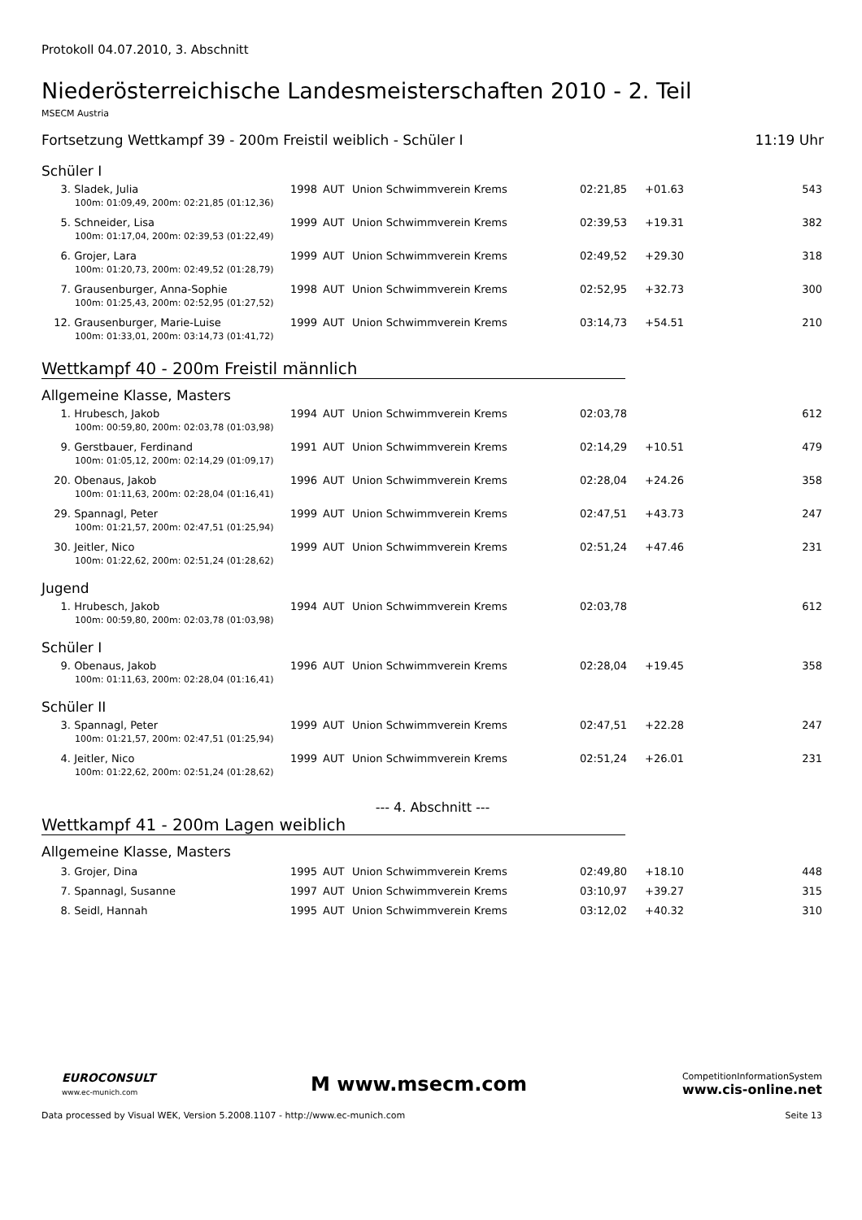Protokoll 04.07.2010, 3. Abschnitt
Niederösterreichische Landesmeisterschaften 2010 - 2. Teil
MSECM Austria
Fortsetzung Wettkampf 39 - 200m Freistil weiblich - Schüler I 11:19 Uhr
Schüler I
| 3. | Sladek, Julia | 1998 | AUT | Union Schwimmverein Krems | 02:21,85 | +01.63 | 543 |
| 100m: 01:09,49, 200m: 02:21,85 (01:12,36) | | | | | | | |
| 5. | Schneider, Lisa | 1999 | AUT | Union Schwimmverein Krems | 02:39,53 | +19.31 | 382 |
| 100m: 01:17,04, 200m: 02:39,53 (01:22,49) | | | | | | | |
| 6. | Grojer, Lara | 1999 | AUT | Union Schwimmverein Krems | 02:49,52 | +29.30 | 318 |
| 100m: 01:20,73, 200m: 02:49,52 (01:28,79) | | | | | | | |
| 7. | Grausenburger, Anna-Sophie | 1998 | AUT | Union Schwimmverein Krems | 02:52,95 | +32.73 | 300 |
| 100m: 01:25,43, 200m: 02:52,95 (01:27,52) | | | | | | | |
| 12. | Grausenburger, Marie-Luise | 1999 | AUT | Union Schwimmverein Krems | 03:14,73 | +54.51 | 210 |
| 100m: 01:33,01, 200m: 03:14,73 (01:41,72) | | | | | | | |
Wettkampf 40 - 200m Freistil männlich
Allgemeine Klasse, Masters
| 1. | Hrubesch, Jakob | 1994 | AUT | Union Schwimmverein Krems | 02:03,78 | | 612 |
| 100m: 00:59,80, 200m: 02:03,78 (01:03,98) | | | | | | | |
| 9. | Gerstbauer, Ferdinand | 1991 | AUT | Union Schwimmverein Krems | 02:14,29 | +10.51 | 479 |
| 100m: 01:05,12, 200m: 02:14,29 (01:09,17) | | | | | | | |
| 20. | Obenaus, Jakob | 1996 | AUT | Union Schwimmverein Krems | 02:28,04 | +24.26 | 358 |
| 100m: 01:11,63, 200m: 02:28,04 (01:16,41) | | | | | | | |
| 29. | Spannagl, Peter | 1999 | AUT | Union Schwimmverein Krems | 02:47,51 | +43.73 | 247 |
| 100m: 01:21,57, 200m: 02:47,51 (01:25,94) | | | | | | | |
| 30. | Jeitler, Nico | 1999 | AUT | Union Schwimmverein Krems | 02:51,24 | +47.46 | 231 |
| 100m: 01:22,62, 200m: 02:51,24 (01:28,62) | | | | | | | |
Jugend
| 1. | Hrubesch, Jakob | 1994 | AUT | Union Schwimmverein Krems | 02:03,78 | | 612 |
| 100m: 00:59,80, 200m: 02:03,78 (01:03,98) | | | | | | | |
Schüler I
| 9. | Obenaus, Jakob | 1996 | AUT | Union Schwimmverein Krems | 02:28,04 | +19.45 | 358 |
| 100m: 01:11,63, 200m: 02:28,04 (01:16,41) | | | | | | | |
Schüler II
| 3. | Spannagl, Peter | 1999 | AUT | Union Schwimmverein Krems | 02:47,51 | +22.28 | 247 |
| 100m: 01:21,57, 200m: 02:47,51 (01:25,94) | | | | | | | |
| 4. | Jeitler, Nico | 1999 | AUT | Union Schwimmverein Krems | 02:51,24 | +26.01 | 231 |
| 100m: 01:22,62, 200m: 02:51,24 (01:28,62) | | | | | | | |
--- 4. Abschnitt ---
Wettkampf 41 - 200m Lagen weiblich
Allgemeine Klasse, Masters
| 3. | Grojer, Dina | 1995 | AUT | Union Schwimmverein Krems | 02:49,80 | +18.10 | 448 |
| 7. | Spannagl, Susanne | 1997 | AUT | Union Schwimmverein Krems | 03:10,97 | +39.27 | 315 |
| 8. | Seidl, Hannah | 1995 | AUT | Union Schwimmverein Krems | 03:12,02 | +40.32 | 310 |
EUROCONSULT
www.ec-munich.com
M www.msecm.com
CompetitionInformationSystem
www.cis-online.net
Data processed by Visual WEK, Version 5.2008.1107 - http://www.ec-munich.com Seite 13